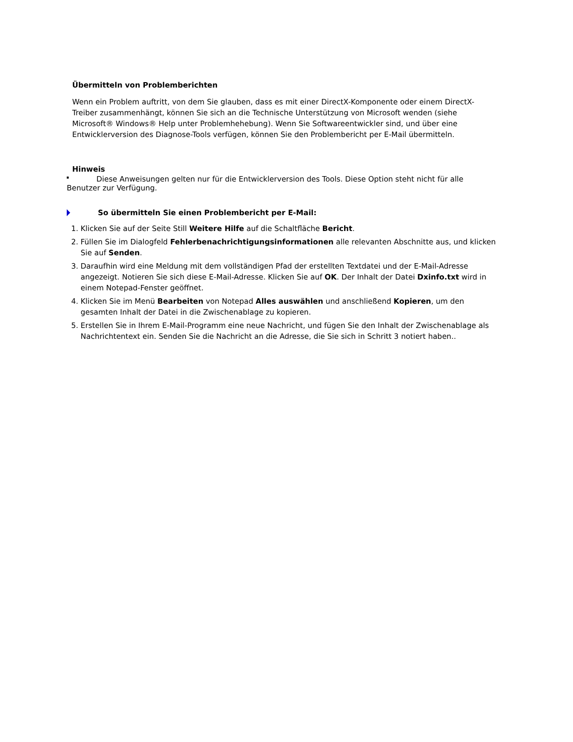Übermitteln von Problemberichten
Wenn ein Problem auftritt, von dem Sie glauben, dass es mit einer DirectX-Komponente oder einem DirectX-Treiber zusammenhängt, können Sie sich an die Technische Unterstützung von Microsoft wenden (siehe Microsoft® Windows® Help unter Problemhehebung). Wenn Sie Softwareentwickler sind, und über eine Entwicklerversion des Diagnose-Tools verfügen, können Sie den Problembericht per E-Mail übermitteln.
Hinweis
Diese Anweisungen gelten nur für die Entwicklerversion des Tools. Diese Option steht nicht für alle Benutzer zur Verfügung.
So übermitteln Sie einen Problembericht per E-Mail:
1. Klicken Sie auf der Seite Still Weitere Hilfe auf die Schaltfläche Bericht.
2. Füllen Sie im Dialogfeld Fehlerbenachrichtigungsinformationen alle relevanten Abschnitte aus, und klicken Sie auf Senden.
3. Daraufhin wird eine Meldung mit dem vollständigen Pfad der erstellten Textdatei und der E-Mail-Adresse angezeigt. Notieren Sie sich diese E-Mail-Adresse. Klicken Sie auf OK. Der Inhalt der Datei Dxinfo.txt wird in einem Notepad-Fenster geöffnet.
4. Klicken Sie im Menü Bearbeiten von Notepad Alles auswählen und anschließend Kopieren, um den gesamten Inhalt der Datei in die Zwischenablage zu kopieren.
5. Erstellen Sie in Ihrem E-Mail-Programm eine neue Nachricht, und fügen Sie den Inhalt der Zwischenablage als Nachrichtentext ein. Senden Sie die Nachricht an die Adresse, die Sie sich in Schritt 3 notiert haben..